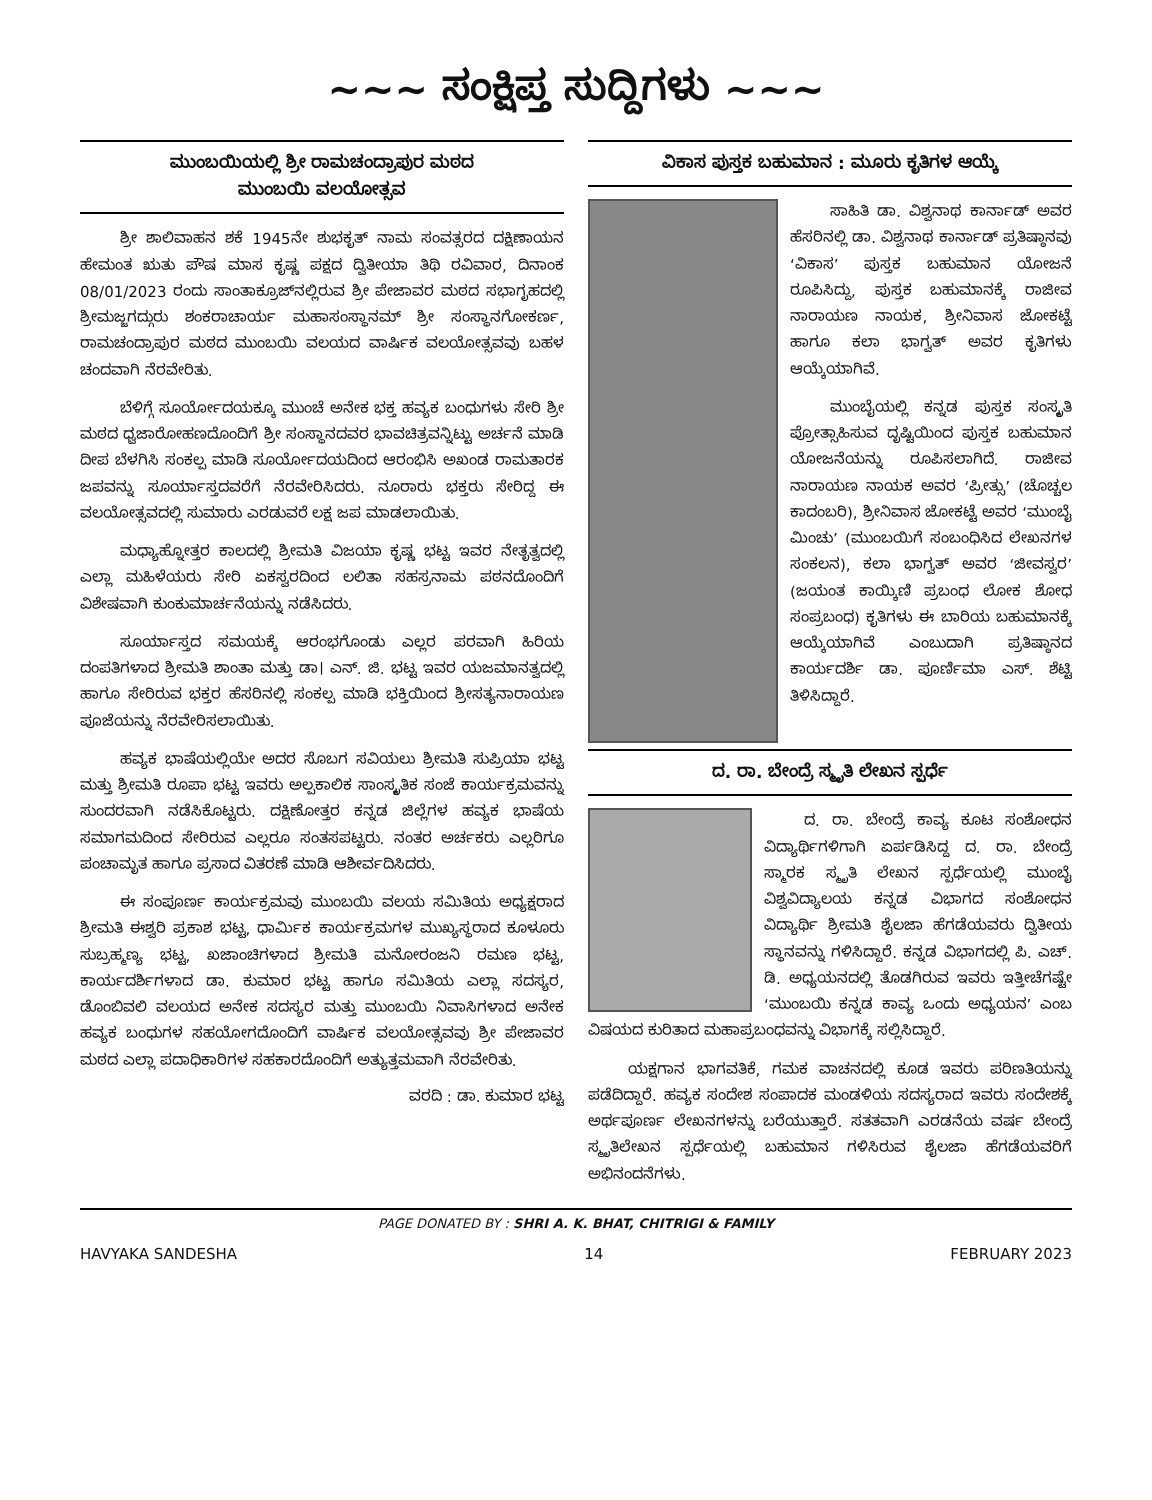~~~ ಸಂಕ್ಷಿಪ್ತ ಸುದ್ದಿಗಳು ~~~
ಮುಂಬಯಿಯಲ್ಲಿ ಶ್ರೀ ರಾಮಚಂದ್ರಾಪುರ ಮಠದ
ಮುಂಬಯಿ ವಲಯೋತ್ಸವ
ಶ್ರೀ ಶಾಲಿವಾಹನ ಶಕೆ 1945ನೇ ಶುಭಕೃತ್ ನಾಮ ಸಂವತ್ಸರದ ದಕ್ಷಿಣಾಯನ ಹೇಮಂತ ಋತು ಪೌಷ ಮಾಸ ಕೃಷ್ಣ ಪಕ್ಷದ ದ್ವಿತೀಯಾ ತಿಥಿ ರವಿವಾರ, ದಿನಾಂಕ 08/01/2023 ರಂದು ಸಾಂತಾಕ್ರೂಜ್‌ನಲ್ಲಿರುವ ಶ್ರೀ ಪೇಜಾವರ ಮಠದ ಸಭಾಗೃಹದಲ್ಲಿ ಶ್ರೀಮಜ್ಜಗದ್ಗುರು ಶಂಕರಾಚಾರ್ಯ ಮಹಾಸಂಸ್ಥಾನಮ್ ಶ್ರೀ ಸಂಸ್ಥಾನಗೋಕರ್ಣ, ರಾಮಚಂದ್ರಾಪುರ ಮಠದ ಮುಂಬಯಿ ವಲಯದ ವಾರ್ಷಿಕ ವಲಯೋತ್ಸವವು ಬಹಳ ಚಂದವಾಗಿ ನೆರವೇರಿತು.
ಬೆಳಿಗ್ಗೆ ಸೂರ್ಯೋದಯಕ್ಕೂ ಮುಂಚೆ ಅನೇಕ ಭಕ್ತ ಹವ್ಯಕ ಬಂಧುಗಳು ಸೇರಿ ಶ್ರೀ ಮಠದ ಧ್ವಜಾರೋಹಣದೊಂದಿಗೆ ಶ್ರೀ ಸಂಸ್ಥಾನದವರ ಭಾವಚಿತ್ರವನ್ನಿಟ್ಟು ಅರ್ಚನೆ ಮಾಡಿ ದೀಪ ಬೆಳಗಿಸಿ ಸಂಕಲ್ಪ ಮಾಡಿ ಸೂರ್ಯೋದಯದಿಂದ ಆರಂಭಿಸಿ ಅಖಂಡ ರಾಮತಾರಕ ಜಪವನ್ನು ಸೂರ್ಯಾಸ್ತದವರೆಗೆ ನೆರವೇರಿಸಿದರು. ನೂರಾರು ಭಕ್ತರು ಸೇರಿದ್ದ ಈ ವಲಯೋತ್ಸವದಲ್ಲಿ ಸುಮಾರು ಎರಡುವರೆ ಲಕ್ಷ ಜಪ ಮಾಡಲಾಯಿತು.
ಮಧ್ಯಾಹ್ನೋತ್ತರ ಕಾಲದಲ್ಲಿ ಶ್ರೀಮತಿ ವಿಜಯಾ ಕೃಷ್ಣ ಭಟ್ಟ ಇವರ ನೇತೃತ್ವದಲ್ಲಿ ಎಲ್ಲಾ ಮಹಿಳೆಯರು ಸೇರಿ ಏಕಸ್ವರದಿಂದ ಲಲಿತಾ ಸಹಸ್ರನಾಮ ಪಠನದೊಂದಿಗೆ ವಿಶೇಷವಾಗಿ ಕುಂಕುಮಾರ್ಚನೆಯನ್ನು ನಡೆಸಿದರು.
ಸೂರ್ಯಾಸ್ತದ ಸಮಯಕ್ಕೆ ಆರಂಭಗೊಂಡು ಎಲ್ಲರ ಪರವಾಗಿ ಹಿರಿಯ ದಂಪತಿಗಳಾದ ಶ್ರೀಮತಿ ಶಾಂತಾ ಮತ್ತು ಡಾ। ಎನ್. ಜಿ. ಭಟ್ಟ ಇವರ ಯಜಮಾನತ್ವದಲ್ಲಿ ಹಾಗೂ ಸೇರಿರುವ ಭಕ್ತರ ಹೆಸರಿನಲ್ಲಿ ಸಂಕಲ್ಪ ಮಾಡಿ ಭಕ್ತಿಯಿಂದ ಶ್ರೀಸತ್ಯನಾರಾಯಣ ಪೂಜೆಯನ್ನು ನೆರವೇರಿಸಲಾಯಿತು.
ಹವ್ಯಕ ಭಾಷೆಯಲ್ಲಿಯೇ ಅದರ ಸೊಬಗ ಸವಿಯಲು ಶ್ರೀಮತಿ ಸುಪ್ರಿಯಾ ಭಟ್ಟ ಮತ್ತು ಶ್ರೀಮತಿ ರೂಪಾ ಭಟ್ಟ ಇವರು ಅಲ್ಪಕಾಲಿಕ ಸಾಂಸ್ಕೃತಿಕ ಸಂಜೆ ಕಾರ್ಯಕ್ರಮವನ್ನು ಸುಂದರವಾಗಿ ನಡೆಸಿಕೊಟ್ಟರು. ದಕ್ಷಿಣೋತ್ತರ ಕನ್ನಡ ಜಿಲ್ಲೆಗಳ ಹವ್ಯಕ ಭಾಷೆಯ ಸಮಾಗಮದಿಂದ ಸೇರಿರುವ ಎಲ್ಲರೂ ಸಂತಸಪಟ್ಟರು. ನಂತರ ಅರ್ಚಕರು ಎಲ್ಲರಿಗೂ ಪಂಚಾಮೃತ ಹಾಗೂ ಪ್ರಸಾದ ವಿತರಣೆ ಮಾಡಿ ಆಶೀರ್ವದಿಸಿದರು.
ಈ ಸಂಪೂರ್ಣ ಕಾರ್ಯಕ್ರಮವು ಮುಂಬಯಿ ವಲಯ ಸಮಿತಿಯ ಅಧ್ಯಕ್ಷರಾದ ಶ್ರೀಮತಿ ಈಶ್ವರಿ ಪ್ರಕಾಶ ಭಟ್ಟ, ಧಾರ್ಮಿಕ ಕಾರ್ಯಕ್ರಮಗಳ ಮುಖ್ಯಸ್ಥರಾದ ಕೂಳೂರು ಸುಬ್ರಹ್ಮಣ್ಯ ಭಟ್ಟ, ಖಜಾಂಚಿಗಳಾದ ಶ್ರೀಮತಿ ಮನೋರಂಜನಿ ರಮಣ ಭಟ್ಟ, ಕಾರ್ಯದರ್ಶಿಗಳಾದ ಡಾ. ಕುಮಾರ ಭಟ್ಟ ಹಾಗೂ ಸಮಿತಿಯ ಎಲ್ಲಾ ಸದಸ್ಯರ, ಡೊಂಬಿವಲಿ ವಲಯದ ಅನೇಕ ಸದಸ್ಯರ ಮತ್ತು ಮುಂಬಯಿ ನಿವಾಸಿಗಳಾದ ಅನೇಕ ಹವ್ಯಕ ಬಂಧುಗಳ ಸಹಯೋಗದೊಂದಿಗೆ ವಾರ್ಷಿಕ ವಲಯೋತ್ಸವವು ಶ್ರೀ ಪೇಜಾವರ ಮಠದ ಎಲ್ಲಾ ಪದಾಧಿಕಾರಿಗಳ ಸಹಕಾರದೊಂದಿಗೆ ಅತ್ಯುತ್ತಮವಾಗಿ ನೆರವೇರಿತು.
ವರದಿ : ಡಾ. ಕುಮಾರ ಭಟ್ಟ
ವಿಕಾಸ ಪುಸ್ತಕ ಬಹುಮಾನ : ಮೂರು ಕೃತಿಗಳ ಆಯ್ಕೆ
ಸಾಹಿತಿ ಡಾ. ವಿಶ್ವನಾಥ ಕಾರ್ನಾಡ್ ಅವರ ಹೆಸರಿನಲ್ಲಿ ಡಾ. ವಿಶ್ವನಾಥ ಕಾರ್ನಾಡ್ ಪ್ರತಿಷ್ಠಾನವು ‘ವಿಕಾಸ’ ಪುಸ್ತಕ ಬಹುಮಾನ ಯೋಜನೆ ರೂಪಿಸಿದ್ದು, ಪುಸ್ತಕ ಬಹುಮಾನಕ್ಕೆ ರಾಜೀವ ನಾರಾಯಣ ನಾಯಕ, ಶ್ರೀನಿವಾಸ ಜೋಕಟ್ಟೆ ಹಾಗೂ ಕಲಾ ಭಾಗ್ವತ್ ಅವರ ಕೃತಿಗಳು ಆಯ್ಕೆಯಾಗಿವೆ.
ಮುಂಬೈಯಲ್ಲಿ ಕನ್ನಡ ಪುಸ್ತಕ ಸಂಸ್ಕೃತಿ ಪ್ರೋತ್ಸಾಹಿಸುವ ದೃಷ್ಟಿಯಿಂದ ಪುಸ್ತಕ ಬಹುಮಾನ ಯೋಜನೆಯನ್ನು ರೂಪಿಸಲಾಗಿದೆ. ರಾಜೀವ ನಾರಾಯಣ ನಾಯಕ ಅವರ ‘ಪ್ರೀತ್ಸು’ (ಚೊಚ್ಚಲ ಕಾದಂಬರಿ), ಶ್ರೀನಿವಾಸ ಜೋಕಟ್ಟೆ ಅವರ ‘ಮುಂಬೈ ಮಿಂಚು’ (ಮುಂಬಯಿಗೆ ಸಂಬಂಧಿಸಿದ ಲೇಖನಗಳ ಸಂಕಲನ), ಕಲಾ ಭಾಗ್ವತ್ ಅವರ ‘ಜೀವಸ್ವರ’ (ಜಯಂತ ಕಾಯ್ಕಿಣಿ ಪ್ರಬಂಧ ಲೋಕ ಶೋಧ ಸಂಪ್ರಬಂಧ) ಕೃತಿಗಳು ಈ ಬಾರಿಯ ಬಹುಮಾನಕ್ಕೆ ಆಯ್ಕೆಯಾಗಿವೆ ಎಂಬುದಾಗಿ ಪ್ರತಿಷ್ಠಾನದ ಕಾರ್ಯದರ್ಶಿ ಡಾ. ಪೂರ್ಣಿಮಾ ಎಸ್. ಶೆಟ್ಟಿ ತಿಳಿಸಿದ್ದಾರೆ.
ದ. ರಾ. ಬೇಂದ್ರೆ ಸ್ಮೃತಿ ಲೇಖನ ಸ್ಪರ್ಧೆ
ದ. ರಾ. ಬೇಂದ್ರೆ ಕಾವ್ಯ ಕೂಟ ಸಂಶೋಧನ ವಿದ್ಯಾರ್ಥಿಗಳಿಗಾಗಿ ಏರ್ಪಡಿಸಿದ್ದ ದ. ರಾ. ಬೇಂದ್ರೆ ಸ್ಮಾರಕ ಸ್ಮೃತಿ ಲೇಖನ ಸ್ಪರ್ಧೆಯಲ್ಲಿ ಮುಂಬೈ ವಿಶ್ವವಿದ್ಯಾಲಯ ಕನ್ನಡ ವಿಭಾಗದ ಸಂಶೋಧನ ವಿದ್ಯಾರ್ಥಿ ಶ್ರೀಮತಿ ಶೈಲಜಾ ಹೆಗಡೆಯವರು ದ್ವಿತೀಯ ಸ್ಥಾನವನ್ನು ಗಳಿಸಿದ್ದಾರೆ. ಕನ್ನಡ ವಿಭಾಗದಲ್ಲಿ ಪಿ. ಎಚ್. ಡಿ. ಅಧ್ಯಯನದಲ್ಲಿ ತೊಡಗಿರುವ ಇವರು ಇತ್ತೀಚೆಗಷ್ಟೇ ‘ಮುಂಬಯಿ ಕನ್ನಡ ಕಾವ್ಯ ಒಂದು ಅಧ್ಯಯನ’ ಎಂಬ ವಿಷಯದ ಕುರಿತಾದ ಮಹಾಪ್ರಬಂಧವನ್ನು ವಿಭಾಗಕ್ಕೆ ಸಲ್ಲಿಸಿದ್ದಾರೆ.
ಯಕ್ಷಗಾನ ಭಾಗವತಿಕೆ, ಗಮಕ ವಾಚನದಲ್ಲಿ ಕೂಡ ಇವರು ಪರಿಣತಿಯನ್ನು ಪಡೆದಿದ್ದಾರೆ. ಹವ್ಯಕ ಸಂದೇಶ ಸಂಪಾದಕ ಮಂಡಳಿಯ ಸದಸ್ಯರಾದ ಇವರು ಸಂದೇಶಕ್ಕೆ ಅರ್ಥಪೂರ್ಣ ಲೇಖನಗಳನ್ನು ಬರೆಯುತ್ತಾರೆ. ಸತತವಾಗಿ ಎರಡನೆಯ ವರ್ಷ ಬೇಂದ್ರೆ ಸ್ಮೃತಿಲೇಖನ ಸ್ಪರ್ಧೆಯಲ್ಲಿ ಬಹುಮಾನ ಗಳಿಸಿರುವ ಶೈಲಜಾ ಹೆಗಡೆಯವರಿಗೆ ಅಭಿನಂದನೆಗಳು.
PAGE DONATED BY : SHRI A. K. BHAT, CHITRIGI & FAMILY
HAVYAKA SANDESHA 14 FEBRUARY 2023